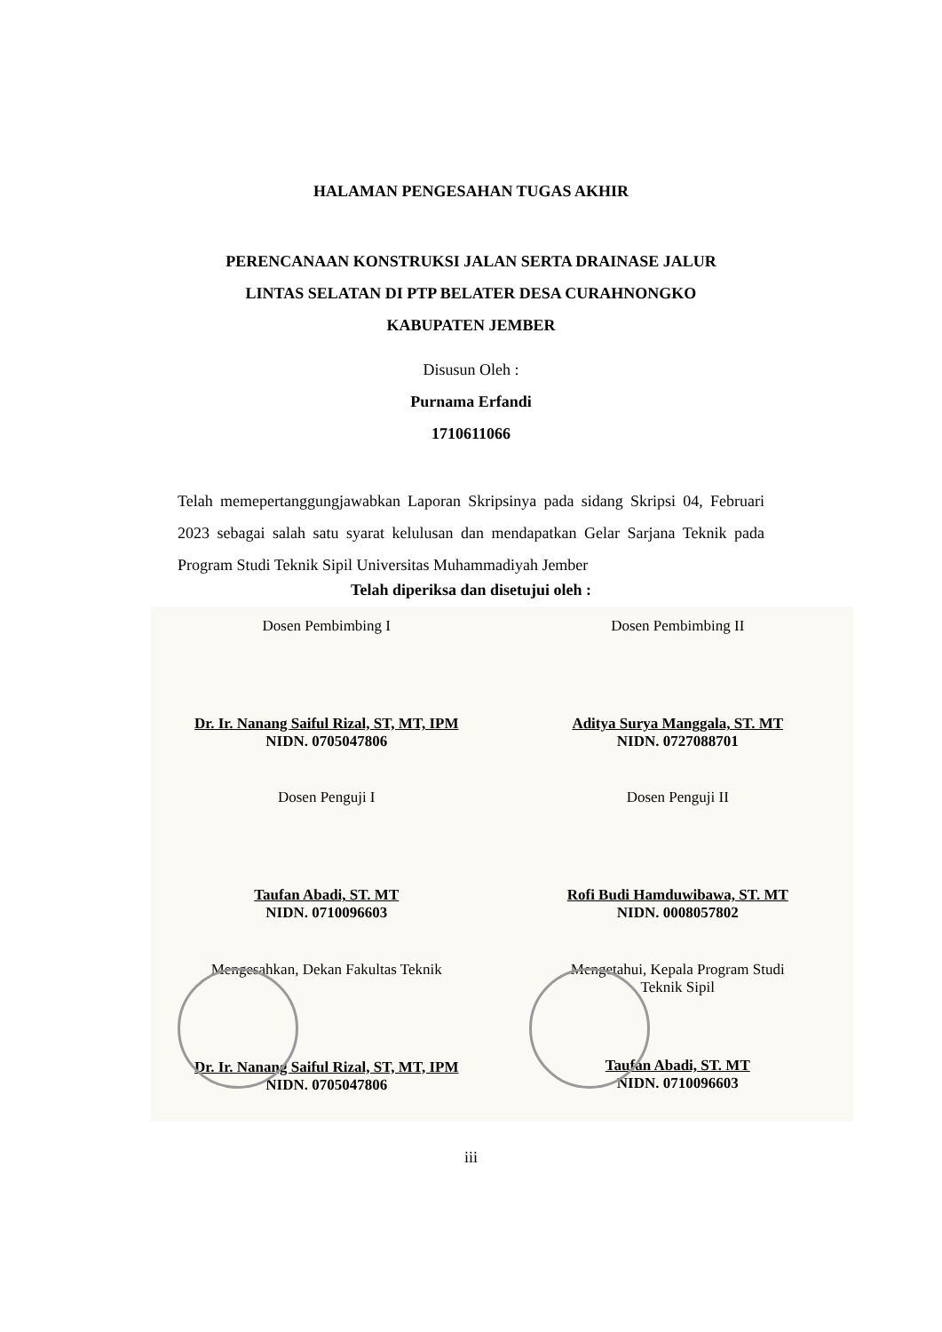HALAMAN PENGESAHAN TUGAS AKHIR
PERENCANAAN KONSTRUKSI JALAN SERTA DRAINASE JALUR
LINTAS SELATAN DI PTP BELATER DESA CURAHNONGKO
KABUPATEN JEMBER
Disusun Oleh :
Purnama Erfandi
1710611066
Telah memepertanggungjawabkan Laporan Skripsinya pada sidang Skripsi 04, Februari 2023 sebagai salah satu syarat kelulusan dan mendapatkan Gelar Sarjana Teknik pada Program Studi Teknik Sipil Universitas Muhammadiyah Jember
Telah diperiksa dan disetujui oleh :
Dosen Pembimbing I
Dr. Ir. Nanang Saiful Rizal, ST, MT, IPM
NIDN. 0705047806
Dosen Pembimbing II
Aditya Surya Manggala, ST. MT
NIDN. 0727088701
Dosen Penguji I
Taufan Abadi, ST. MT
NIDN. 0710096603
Dosen Penguji II
Rofi Budi Hamduwibawa, ST. MT
NIDN. 0008057802
Mengesahkan, Dekan Fakultas Teknik
Dr. Ir. Nanang Saiful Rizal, ST, MT, IPM
NIDN. 0705047806
Mengetahui, Kepala Program Studi
Teknik Sipil
Taufan Abadi, ST. MT
NIDN. 0710096603
iii